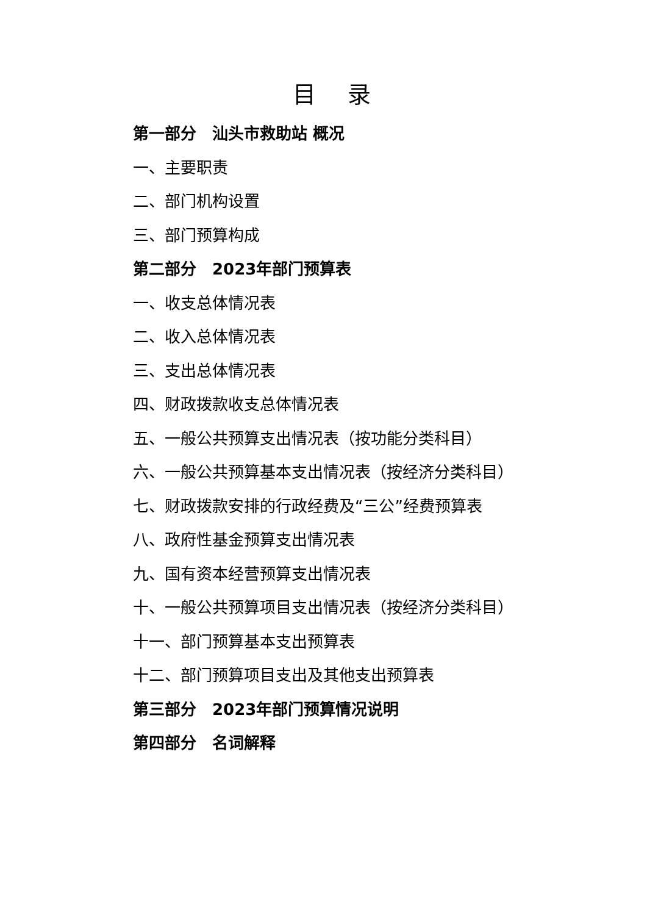目 录
第一部分　汕头市救助站 概况
一、主要职责
二、部门机构设置
三、部门预算构成
第二部分　2023年部门预算表
一、收支总体情况表
二、收入总体情况表
三、支出总体情况表
四、财政拨款收支总体情况表
五、一般公共预算支出情况表（按功能分类科目）
六、一般公共预算基本支出情况表（按经济分类科目）
七、财政拨款安排的行政经费及“三公”经费预算表
八、政府性基金预算支出情况表
九、国有资本经营预算支出情况表
十、一般公共预算项目支出情况表（按经济分类科目）
十一、部门预算基本支出预算表
十二、部门预算项目支出及其他支出预算表
第三部分　2023年部门预算情况说明
第四部分　名词解释